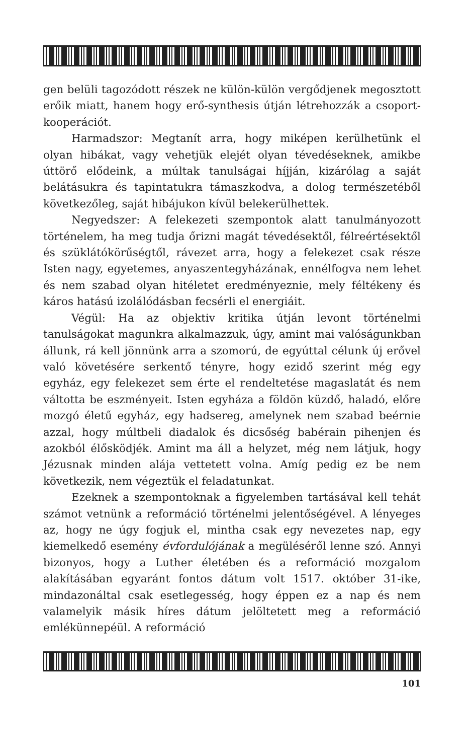gen belüli tagozódott részek ne külön-külön vergődjenek megosztott erőik miatt, hanem hogy erő-synthesis útján létrehozzák a csoport-kooperációt.
Harmadszor: Megtanít arra, hogy miképen kerülhetünk el olyan hibákat, vagy vehetjük elejét olyan tévedéseknek, amikbe úttörő elődeink, a múltak tanulságai híjján, kizárólag a saját belátásukra és tapintatukra támaszkodva, a dolog természetéből következőleg, saját hibájukon kívül belekerülhettek.
Negyedszer: A felekezeti szempontok alatt tanulmányozott történelem, ha meg tudja őrizni magát tévedésektől, félreértésektől és szüklátókörűségtől, rávezet arra, hogy a felekezet csak része Isten nagy, egyetemes, anyaszentegyházának, ennélfogva nem lehet és nem szabad olyan hitéletet eredményeznie, mely féltékeny és káros hatású izolálódásban fecsérli el energiáit.
Végül: Ha az objektiv kritika útján levont történelmi tanulságokat magunkra alkalmazzuk, úgy, amint mai valóságunkban állunk, rá kell jönnünk arra a szomorú, de egyúttal célunk új erővel való követésére serkentő tényre, hogy ezidő szerint még egy egyház, egy felekezet sem érte el rendeltetése magaslatát és nem váltotta be eszményeit. Isten egyháza a földön küzdő, haladó, előre mozgó életű egyház, egy hadsereg, amelynek nem szabad beérnie azzal, hogy múltbeli diadalok és dicsőség babérain pihenjen és azokból élősködjék. Amint ma áll a helyzet, még nem látjuk, hogy Jézusnak minden alája vettetett volna. Amíg pedig ez be nem következik, nem végeztük el feladatunkat.
Ezeknek a szempontoknak a figyelemben tartásával kell tehát számot vetnünk a reformáció történelmi jelentőségével. A lényeges az, hogy ne úgy fogjuk el, mintha csak egy nevezetes nap, egy kiemelkedő esemény évfordulójának a megüléséről lenne szó. Annyi bizonyos, hogy a Luther életében és a reformáció mozgalom alakításában egyaránt fontos dátum volt 1517. október 31-ike, mindazonáltal csak esetlegesség, hogy éppen ez a nap és nem valamelyik másik híres dátum jelöltetett meg a reformáció emlékünnepéül. A reformáció
101